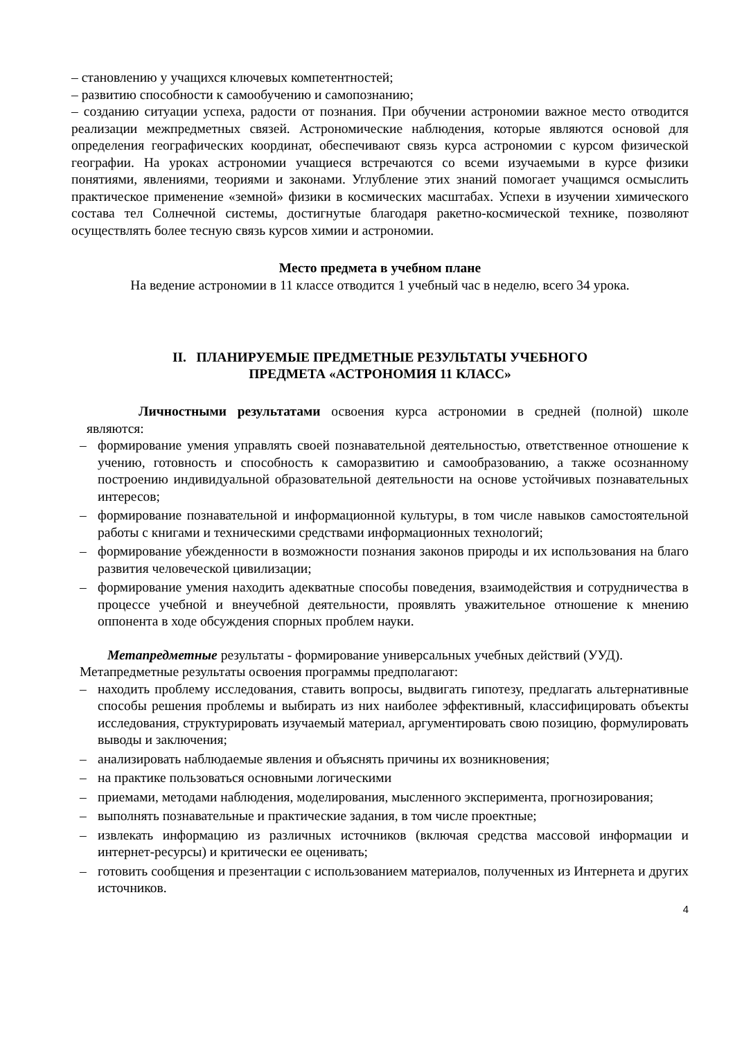– становлению у учащихся ключевых компетентностей;
– развитию способности к самообучению и самопознанию;
– созданию ситуации успеха, радости от познания. При обучении астрономии важное место отводится реализации межпредметных связей. Астрономические наблюдения, которые являются основой для определения географических координат, обеспечивают связь курса астрономии с курсом физической географии. На уроках астрономии учащиеся встречаются со всеми изучаемыми в курсе физики понятиями, явлениями, теориями и законами. Углубление этих знаний помогает учащимся осмыслить практическое применение «земной» физики в космических масштабах. Успехи в изучении химического состава тел Солнечной системы, достигнутые благодаря ракетно-космической технике, позволяют осуществлять более тесную связь курсов химии и астрономии.
Место предмета в учебном плане
На ведение астрономии в 11 классе отводится 1 учебный час в неделю, всего 34 урока.
II. ПЛАНИРУЕМЫЕ ПРЕДМЕТНЫЕ РЕЗУЛЬТАТЫ УЧЕБНОГО
ПРЕДМЕТА «АСТРОНОМИЯ 11 КЛАСС»
Личностными результатами освоения курса астрономии в средней (полной) школе являются:
– формирование умения управлять своей познавательной деятельностью, ответственное отношение к учению, готовность и способность к саморазвитию и самообразованию, а также осознанному построению индивидуальной образовательной деятельности на основе устойчивых познавательных интересов;
– формирование познавательной и информационной культуры, в том числе навыков самостоятельной работы с книгами и техническими средствами информационных технологий;
– формирование убежденности в возможности познания законов природы и их использования на благо развития человеческой цивилизации;
– формирование умения находить адекватные способы поведения, взаимодействия и сотрудничества в процессе учебной и внеучебной деятельности, проявлять уважительное отношение к мнению оппонента в ходе обсуждения спорных проблем науки.
Метапредметные результаты - формирование универсальных учебных действий (УУД).
Метапредметные результаты освоения программы предполагают:
– находить проблему исследования, ставить вопросы, выдвигать гипотезу, предлагать альтернативные способы решения проблемы и выбирать из них наиболее эффективный, классифицировать объекты исследования, структурировать изучаемый материал, аргументировать свою позицию, формулировать выводы и заключения;
– анализировать наблюдаемые явления и объяснять причины их возникновения;
– на практике пользоваться основными логическими
– приемами, методами наблюдения, моделирования, мысленного эксперимента, прогнозирования;
– выполнять познавательные и практические задания, в том числе проектные;
– извлекать информацию из различных источников (включая средства массовой информации и интернет-ресурсы) и критически ее оценивать;
– готовить сообщения и презентации с использованием материалов, полученных из Интернета и других источников.
4